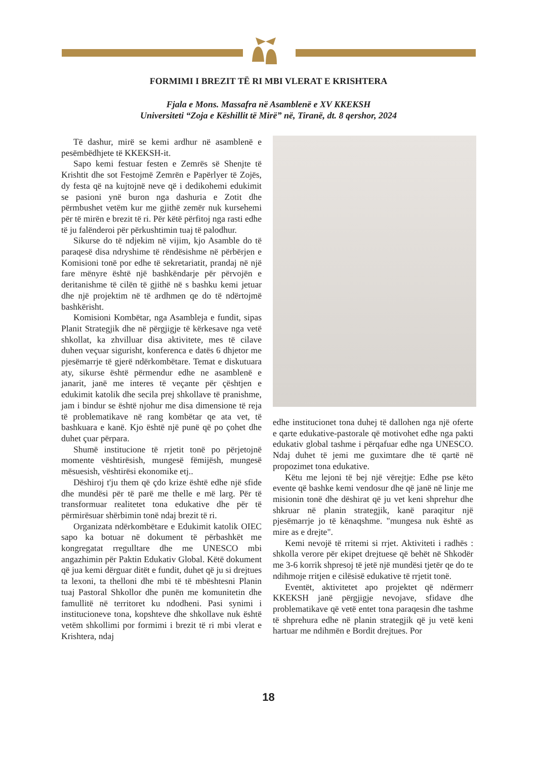FORMIMI I BREZIT TË RI MBI VLERAT E KRISHTERA
Fjala e Mons. Massafra në Asamblenë e XV KKEKSH
Universiteti “Zoja e Këshillit të Mirë” në, Tiranë, dt. 8 qershor, 2024
Të dashur, mirë se kemi ardhur në asamblenë e pesëmbëdhjete të KKEKSH-it.
Sapo kemi festuar festen e Zemrës së Shenjte të Krishtit dhe sot Festojmë Zemrën e Papërlyer të Zojës, dy festa që na kujtojnë neve që i dedikohemi edukimit se pasioni ynë buron nga dashuria e Zotit dhe përmbushet vetëm kur me gjithë zemër nuk kursehemi për të mirën e brezit të ri. Për këtë përfitoj nga rasti edhe të ju falënderoi për përkushtimin tuaj të palodhur.
Sikurse do të ndjekim në vijim, kjo Asamble do të paraqesë disa ndryshime të rëndësishme në përbërjen e Komisioni tonë por edhe të sekretariatit, prandaj në një fare mënyre është një bashkëndarje për përvojën e deritanishme të cilën të gjithë në s bashku kemi jetuar dhe një projektim në të ardhmen qe do të ndërtojmë bashkërisht.
Komisioni Kombëtar, nga Asambleja e fundit, sipas Planit Strategjik dhe në përgjigje të kërkesave nga vetë shkollat, ka zhvilluar disa aktivitete, mes të cilave duhen veçuar sigurisht, konferenca e datës 6 dhjetor me pjesëmarrje të gjerë ndërkombëtare. Temat e diskutuara aty, sikurse është përmendur edhe ne asamblenë e janarit, janë me interes të veçante për çështjen e edukimit katolik dhe secila prej shkollave të pranishme, jam i bindur se është njohur me disa dimensione të reja të problematikave në rang kombëtar qe ata vet, të bashkuara e kanë. Kjo është një punë që po çohet dhe duhet çuar përpara.
Shumë institucione të rrjetit tonë po përjetojnë momente vështirësish, mungesë fëmijësh, mungesë mësuesish, vështirësi ekonomike etj..
Dëshiroj t'ju them që çdo krize është edhe një sfide dhe mundësi për të parë me thelle e më larg. Për të transformuar realitetet tona edukative dhe për të përmirësuar shërbimin tonë ndaj brezit të ri.
Organizata ndërkombëtare e Edukimit katolik OIEC sapo ka botuar në dokument të përbashkët me kongregatat rregulltare dhe me UNESCO mbi angazhimin për Paktin Edukativ Global. Këtë dokument që jua kemi dërguar ditët e fundit, duhet që ju si drejtues ta lexoni, ta thelloni dhe mbi të të mbështesni Planin tuaj Pastoral Shkollor dhe punën me komunitetin dhe famullitë në territoret ku ndodheni. Pasi synimi i institucioneve tona, kopshteve dhe shkollave nuk është vetëm shkollimi por formimi i brezit të ri mbi vlerat e Krishtera, ndaj
edhe institucionet tona duhej të dallohen nga një oferte e qarte edukative-pastorale që motivohet edhe nga pakti edukativ global tashme i përqafuar edhe nga UNESCO. Ndaj duhet të jemi me guximtare dhe të qartë në propozimet tona edukative.
Këtu me lejoni të bej një vërejtje: Edhe pse këto evente që bashke kemi vendosur dhe që janë në linje me misionin tonë dhe dëshirat që ju vet keni shprehur dhe shkruar në planin strategjik, kanë paraqitur një pjesëmarrje jo të kënaqshme. "mungesa nuk është as mire as e drejte".
Kemi nevojë të rritemi si rrjet. Aktiviteti i radhës : shkolla verore për ekipet drejtuese që behët në Shkodër me 3-6 korrik shpresoj të jetë një mundësi tjetër qe do te ndihmoje rritjen e cilësisë edukative të rrjetit tonë.
Eventët, aktivitetet apo projektet që ndërmerr KKEKSH janë përgjigje nevojave, sfidave dhe problematikave që vetë entet tona paraqesin dhe tashme të shprehura edhe në planin strategjik që ju vetë keni hartuar me ndihmën e Bordit drejtues. Por
18